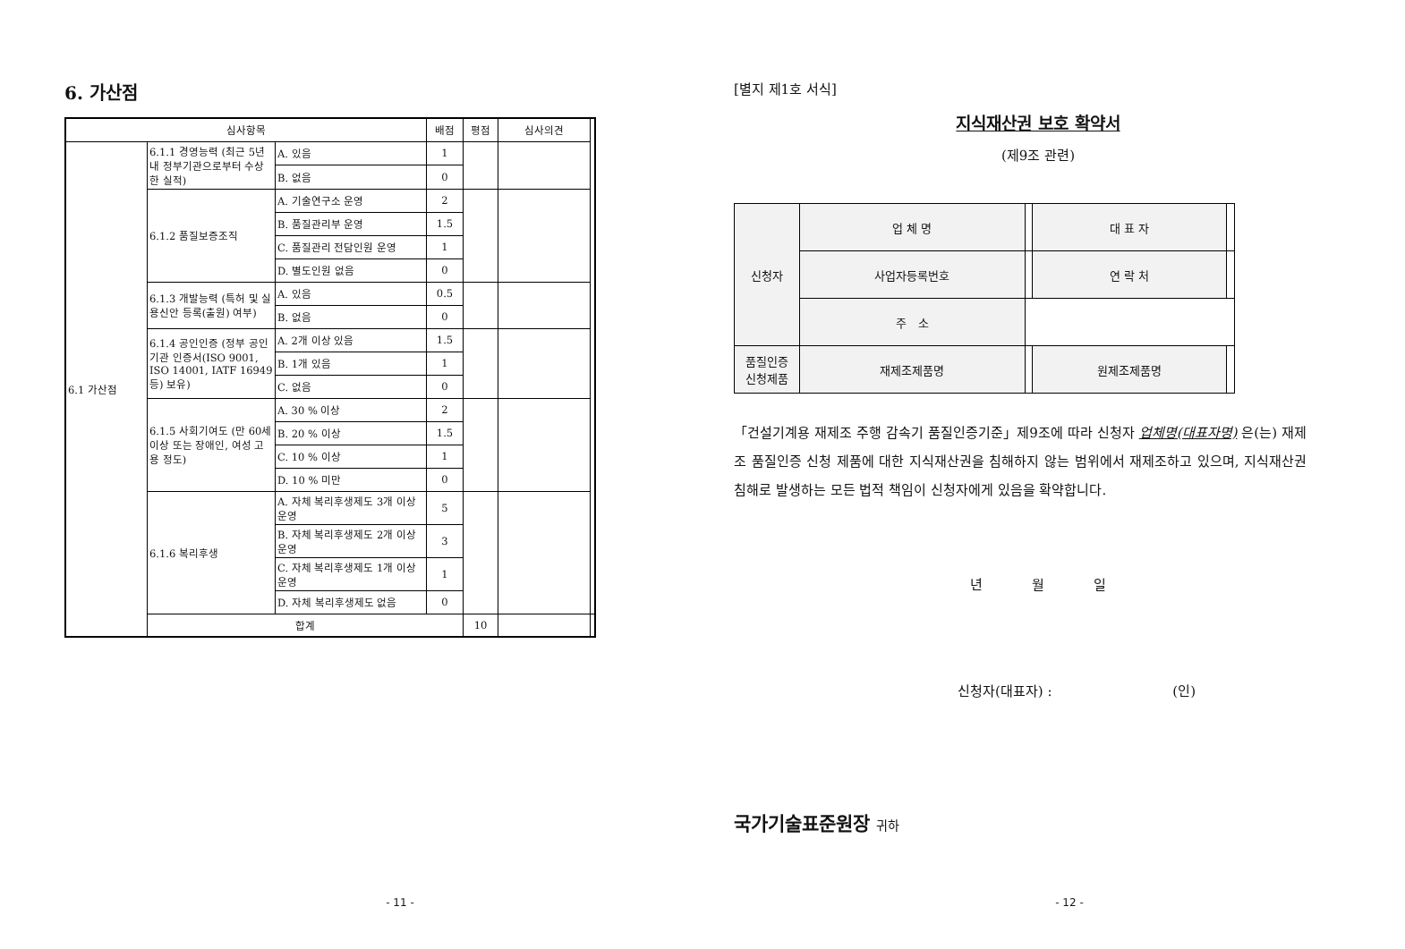6. 가산점
| 심사항목 | | | 배점 | 평점 | 심사의견 | |
| --- | --- | --- | --- | --- | --- | --- |
| 6.1 가산점 | 6.1.1 경영능력 (최근 5년내 정부기관으로부터 수상한 실적) | A. 있음 | 1 | | | |
| | | B. 없음 | 0 | | | |
| | 6.1.2 품질보증조직 | A. 기술연구소 운영 | 2 | | | |
| | | B. 품질관리부 운영 | 1.5 | | | |
| | | C. 품질관리 전담인원 운영 | 1 | | | |
| | | D. 별도인원 없음 | 0 | | | |
| | 6.1.3 개발능력 (특허 및 실용신안 등록(출원) 여부) | A. 있음 | 0.5 | | | |
| | | B. 없음 | 0 | | | |
| | 6.1.4 공인인증 (정부 공인기관 인증서(ISO 9001, ISO 14001, IATF 16949 등) 보유) | A. 2개 이상 있음 | 1.5 | | | |
| | | B. 1개 있음 | 1 | | | |
| | | C. 없음 | 0 | | | |
| | 6.1.5 사회기여도 (만 60세 이상 또는 장애인, 여성 고용 정도) | A. 30 % 이상 | 2 | | | |
| | | B. 20 % 이상 | 1.5 | | | |
| | | C. 10 % 이상 | 1 | | | |
| | | D. 10 % 미만 | 0 | | | |
| | 6.1.6 복리후생 | A. 자체 복리후생제도 3개 이상 운영 | 5 | | | |
| | | B. 자체 복리후생제도 2개 이상 운영 | 3 | | | |
| | | C. 자체 복리후생제도 1개 이상 운영 | 1 | | | |
| | | D. 자체 복리후생제도 없음 | 0 | | | |
| | 합계 | | | 10 | | |
- 11 -
[별지 제1호 서식]
지식재산권 보호 확약서
(제9조 관련)
| 신청자 | 업 체 명 | | 대 표 자 | |
| | 사업자등록번호 | | 연 락 처 | |
| | 주 소 | | | |
| 품질인증 신청제품 | 재제조제품명 | | 원제조제품명 | |
「건설기계용 재제조 주행 감속기 품질인증기준」제9조에 따라 신청자 업체명(대표자명) 은(는) 재제조 품질인증 신청 제품에 대한 지식재산권을 침해하지 않는 범위에서 재제조하고 있으며, 지식재산권 침해로 발생하는 모든 법적 책임이 신청자에게 있음을 확약합니다.
년 월 일
신청자(대표자) : (인)
국가기술표준원장 귀하
- 12 -